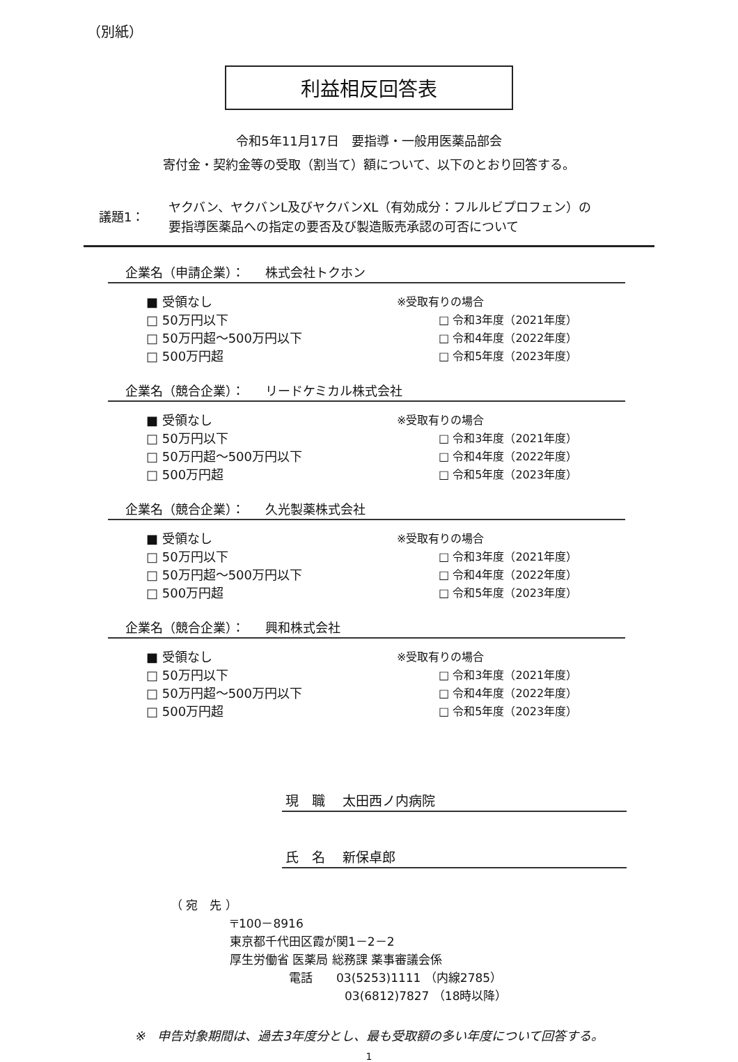（別紙）
利益相反回答表
令和5年11月17日　要指導・一般用医薬品部会
寄付金・契約金等の受取（割当て）額について、以下のとおり回答する。
議題1：
ヤクバン、ヤクバンL及びヤクバンXL（有効成分：フルルビプロフェン）の
要指導医薬品への指定の要否及び製造販売承認の可否について
企業名（申請企業）： 株式会社トクホン
■ 受領なし
□ 50万円以下
□ 50万円超～500万円以下
□ 500万円超
※受取有りの場合
□ 令和3年度（2021年度）
□ 令和4年度（2022年度）
□ 令和5年度（2023年度）
企業名（競合企業）： リードケミカル株式会社
■ 受領なし
□ 50万円以下
□ 50万円超～500万円以下
□ 500万円超
※受取有りの場合
□ 令和3年度（2021年度）
□ 令和4年度（2022年度）
□ 令和5年度（2023年度）
企業名（競合企業）： 久光製薬株式会社
■ 受領なし
□ 50万円以下
□ 50万円超～500万円以下
□ 500万円超
※受取有りの場合
□ 令和3年度（2021年度）
□ 令和4年度（2022年度）
□ 令和5年度（2023年度）
企業名（競合企業）： 興和株式会社
■ 受領なし
□ 50万円以下
□ 50万円超～500万円以下
□ 500万円超
※受取有りの場合
□ 令和3年度（2021年度）
□ 令和4年度（2022年度）
□ 令和5年度（2023年度）
現　職 太田西ノ内病院
氏　名 新保卓郎
（ 宛　先 ）
〒100－8916
東京都千代田区霞が関1－2－2
厚生労働省 医薬局 総務課 薬事審議会係
電話　　03(5253)1111 （内線2785）
03(6812)7827 （18時以降）
※　申告対象期間は、過去3年度分とし、最も受取額の多い年度について回答する。
1